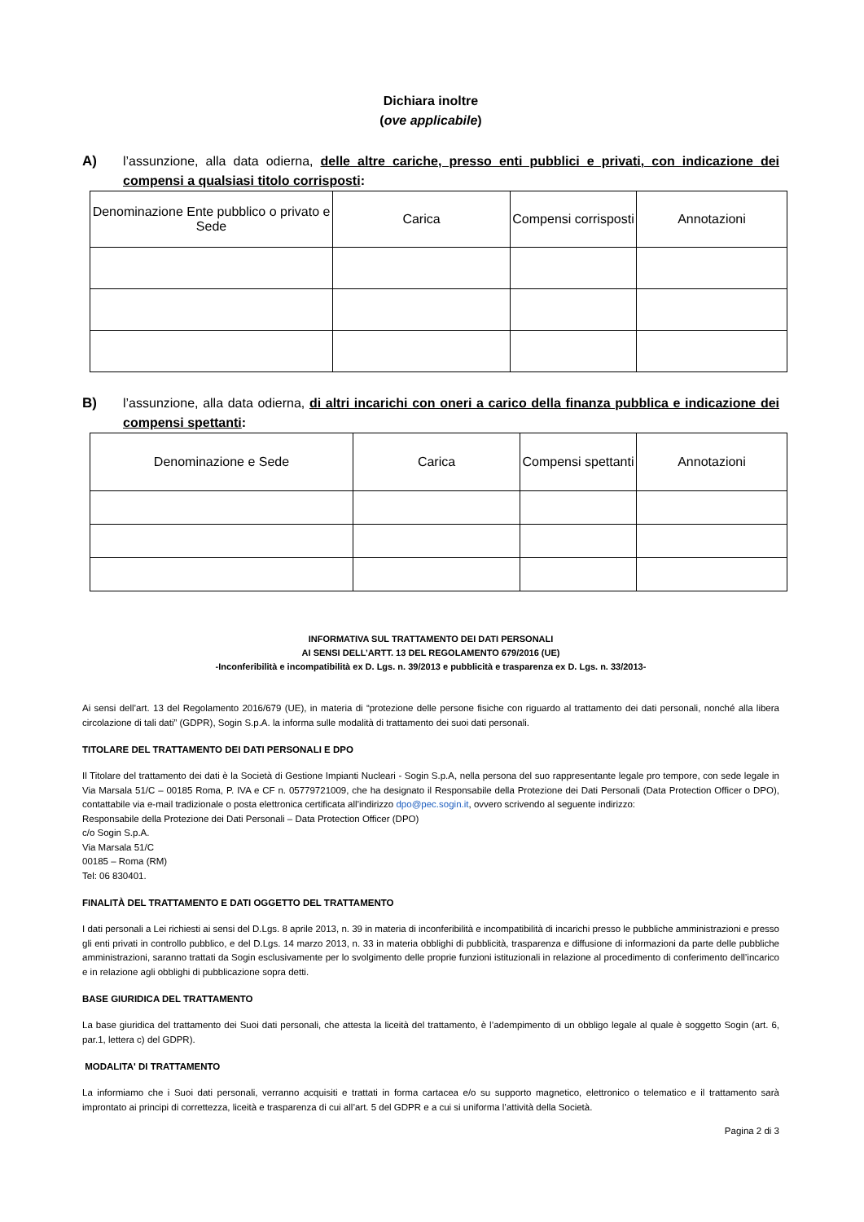Dichiara inoltre
(ove applicabile)
A) l’assunzione, alla data odierna, delle altre cariche, presso enti pubblici e privati, con indicazione dei compensi a qualsiasi titolo corrisposti:
| Denominazione Ente pubblico o privato e Sede | Carica | Compensi corrisposti | Annotazioni |
| --- | --- | --- | --- |
B) l’assunzione, alla data odierna, di altri incarichi con oneri a carico della finanza pubblica e indicazione dei compensi spettanti:
| Denominazione e Sede | Carica | Compensi spettanti | Annotazioni |
| --- | --- | --- | --- |
INFORMATIVA SUL TRATTAMENTO DEI DATI PERSONALI
AI SENSI DELL’ARTT. 13 DEL REGOLAMENTO 679/2016 (UE)
-Inconferibilità e incompatibilità ex D. Lgs. n. 39/2013 e pubblicità e trasparenza ex D. Lgs. n. 33/2013-
Ai sensi dell’art. 13 del Regolamento 2016/679 (UE), in materia di “protezione delle persone fisiche con riguardo al trattamento dei dati personali, nonché alla libera circolazione di tali dati” (GDPR), Sogin S.p.A. la informa sulle modalità di trattamento dei suoi dati personali.
TITOLARE DEL TRATTAMENTO DEI DATI PERSONALI E DPO
Il Titolare del trattamento dei dati è la Società di Gestione Impianti Nucleari - Sogin S.p.A, nella persona del suo rappresentante legale pro tempore, con sede legale in Via Marsala 51/C – 00185 Roma, P. IVA e CF n. 05779721009, che ha designato il Responsabile della Protezione dei Dati Personali (Data Protection Officer o DPO), contattabile via e-mail tradizionale o posta elettronica certificata all’indirizzo dpo@pec.sogin.it, ovvero scrivendo al seguente indirizzo:
Responsabile della Protezione dei Dati Personali – Data Protection Officer (DPO)
c/o Sogin S.p.A.
Via Marsala 51/C
00185 – Roma (RM)
Tel: 06 830401.
FINALITÀ DEL TRATTAMENTO E DATI OGGETTO DEL TRATTAMENTO
I dati personali a Lei richiesti ai sensi del D.Lgs. 8 aprile 2013, n. 39 in materia di inconferibilità e incompatibilità di incarichi presso le pubbliche amministrazioni e presso gli enti privati in controllo pubblico, e del D.Lgs. 14 marzo 2013, n. 33 in materia obblighi di pubblicità, trasparenza e diffusione di informazioni da parte delle pubbliche amministrazioni, saranno trattati da Sogin esclusivamente per lo svolgimento delle proprie funzioni istituzionali in relazione al procedimento di conferimento dell’incarico e in relazione agli obblighi di pubblicazione sopra detti.
BASE GIURIDICA DEL TRATTAMENTO
La base giuridica del trattamento dei Suoi dati personali, che attesta la liceità del trattamento, è l’adempimento di un obbligo legale al quale è soggetto Sogin (art. 6, par.1, lettera c) del GDPR).
MODALITA' DI TRATTAMENTO
La informiamo che i Suoi dati personali, verranno acquisiti e trattati in forma cartacea e/o su supporto magnetico, elettronico o telematico e il trattamento sarà improntato ai principi di correttezza, liceità e trasparenza di cui all’art. 5 del GDPR e a cui si uniforma l’attività della Società.
Pagina 2 di 3